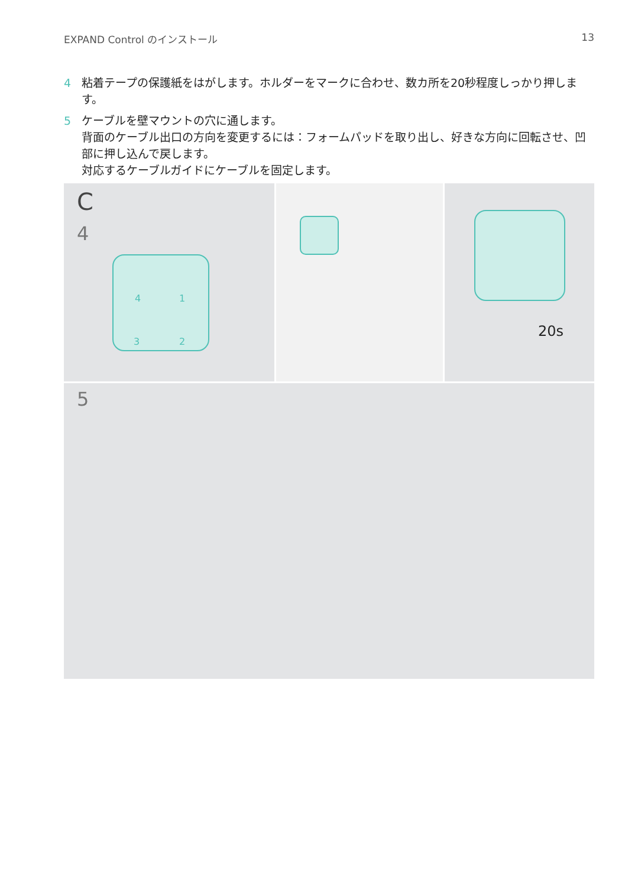EXPAND Control のインストール 13
4 粘着テープの保護紙をはがします。ホルダーをマークに合わせ、数カ所を20秒程度しっかり押します。
5 ケーブルを壁マウントの穴に通します。
背面のケーブル出口の方向を変更するには：フォームパッドを取り出し、好きな方向に回転させ、凹部に押し込んで戻します。
対応するケーブルガイドにケーブルを固定します。
C
4
4 1
3 2
20s
5